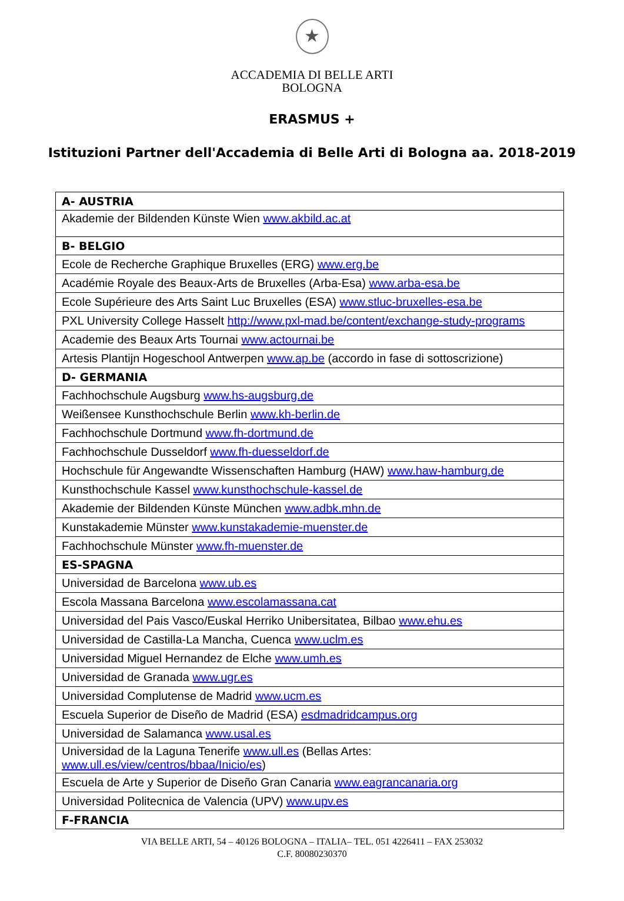★
ACCADEMIA DI BELLE ARTI
BOLOGNA
ERASMUS +
Istituzioni Partner dell'Accademia di Belle Arti di Bologna aa. 2018-2019
| A- AUSTRIA |
| --- |
| Akademie der Bildenden Künste Wien www.akbild.ac.at |
| B- BELGIO |
| Ecole de Recherche Graphique Bruxelles (ERG) www.erg.be |
| Académie Royale des Beaux-Arts de Bruxelles (Arba-Esa) www.arba-esa.be |
| Ecole Supérieure des Arts Saint Luc Bruxelles (ESA) www.stluc-bruxelles-esa.be |
| PXL University College Hasselt http://www.pxl-mad.be/content/exchange-study-programs |
| Academie des Beaux Arts Tournai www.actournai.be |
| Artesis Plantijn Hogeschool Antwerpen www.ap.be (accordo in fase di sottoscrizione) |
| D- GERMANIA |
| Fachhochschule Augsburg www.hs-augsburg.de |
| Weißensee Kunsthochschule Berlin www.kh-berlin.de |
| Fachhochschule Dortmund www.fh-dortmund.de |
| Fachhochschule Dusseldorf www.fh-duesseldorf.de |
| Hochschule für Angewandte Wissenschaften Hamburg (HAW) www.haw-hamburg.de |
| Kunsthochschule Kassel www.kunsthochschule-kassel.de |
| Akademie der Bildenden Künste München www.adbk.mhn.de |
| Kunstakademie Münster www.kunstakademie-muenster.de |
| Fachhochschule Münster www.fh-muenster.de |
| ES-SPAGNA |
| Universidad de Barcelona www.ub.es |
| Escola Massana Barcelona www.escolamassana.cat |
| Universidad del Pais Vasco/Euskal Herriko Unibersitatea, Bilbao www.ehu.es |
| Universidad de Castilla-La Mancha, Cuenca www.uclm.es |
| Universidad Miguel Hernandez de Elche www.umh.es |
| Universidad de Granada www.ugr.es |
| Universidad Complutense de Madrid www.ucm.es |
| Escuela Superior de Diseño de Madrid (ESA) esdmadridcampus.org |
| Universidad de Salamanca www.usal.es |
| Universidad de la Laguna Tenerife www.ull.es (Bellas Artes: www.ull.es/view/centros/bbaa/Inicio/es ) |
| Escuela de Arte y Superior de Diseño Gran Canaria www.eagrancanaria.org |
| Universidad Politecnica de Valencia (UPV) www.upv.es |
| F-FRANCIA |
VIA BELLE ARTI, 54 – 40126 BOLOGNA – ITALIA– TEL. 051 4226411 – FAX 253032
C.F. 80080230370